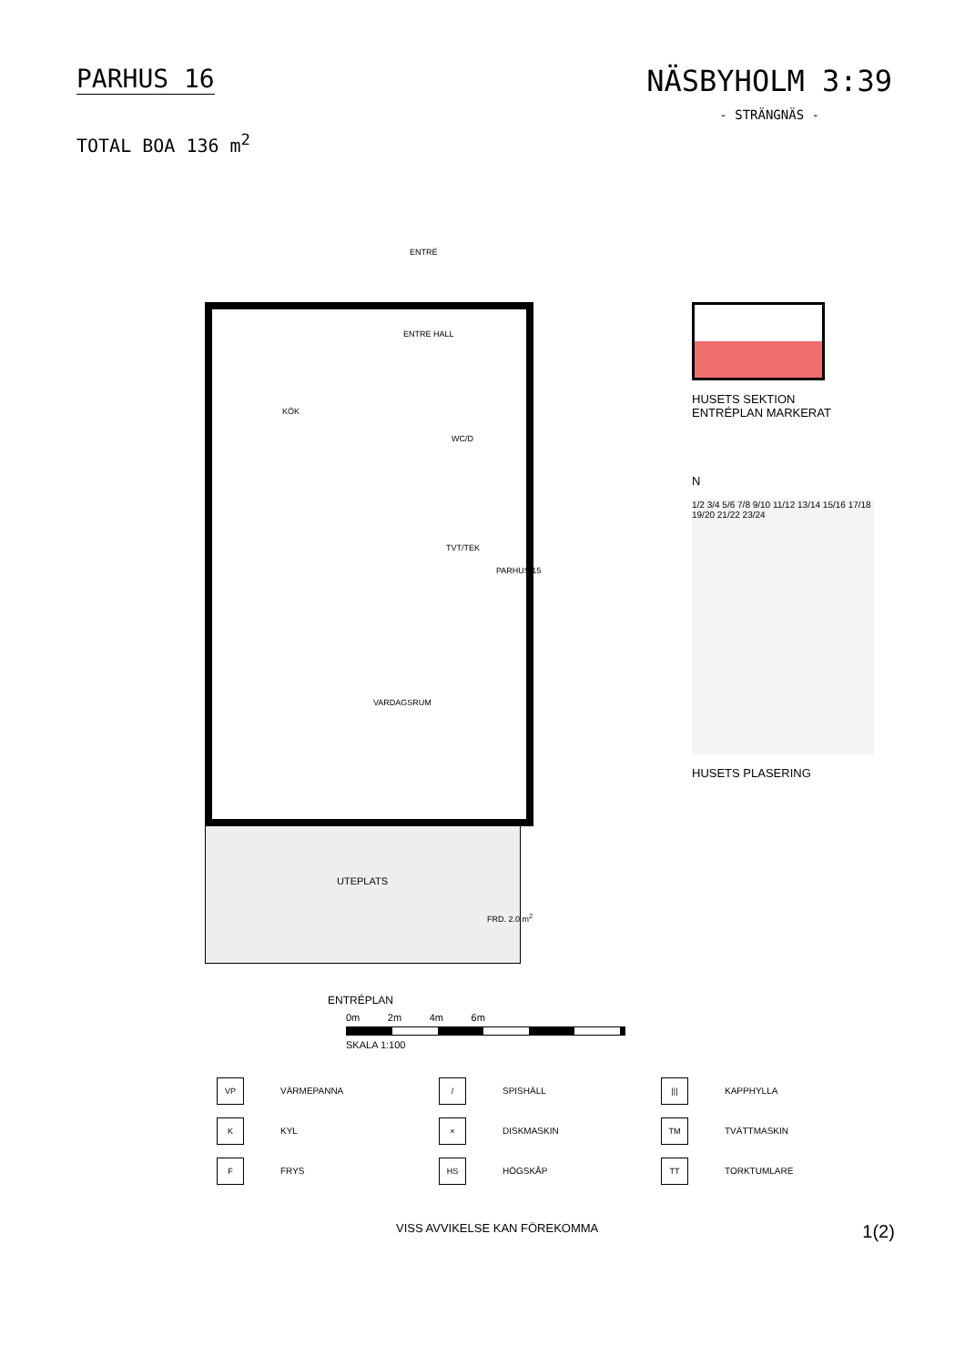PARHUS 16
TOTAL BOA 136 m<sup>2</sup>
NÄSBYHOLM 3:39
- STRÄNGNÄS -
ENTRÉ
ENTRE HALL
KÖK
WC/D
TVT/TEK
PARHUS 15
VARDAGSRUM
UTEPLATS
FRD. 2.0 m<sup>2</sup>
ENTRÉPLAN
HUSETS SEKTION
ENTRÉPLAN MARKERAT
N
1/2 3/4 5/6 7/8 9/10 11/12 13/14 15/16 17/18 19/20 21/22 23/24
HUSETS PLASERING
0m 2m 4m 6m
SKALA 1:100
VP VÄRMEPANNA
/ SPISHÄLL
||| KAPPHYLLA
K KYL
× DISKMASKIN
TM TVÄTTMASKIN
F FRYS
HS HÖGSKÅP
TT TORKTUMLARE
VISS AVVIKELSE KAN FÖREKOMMA 1(2)